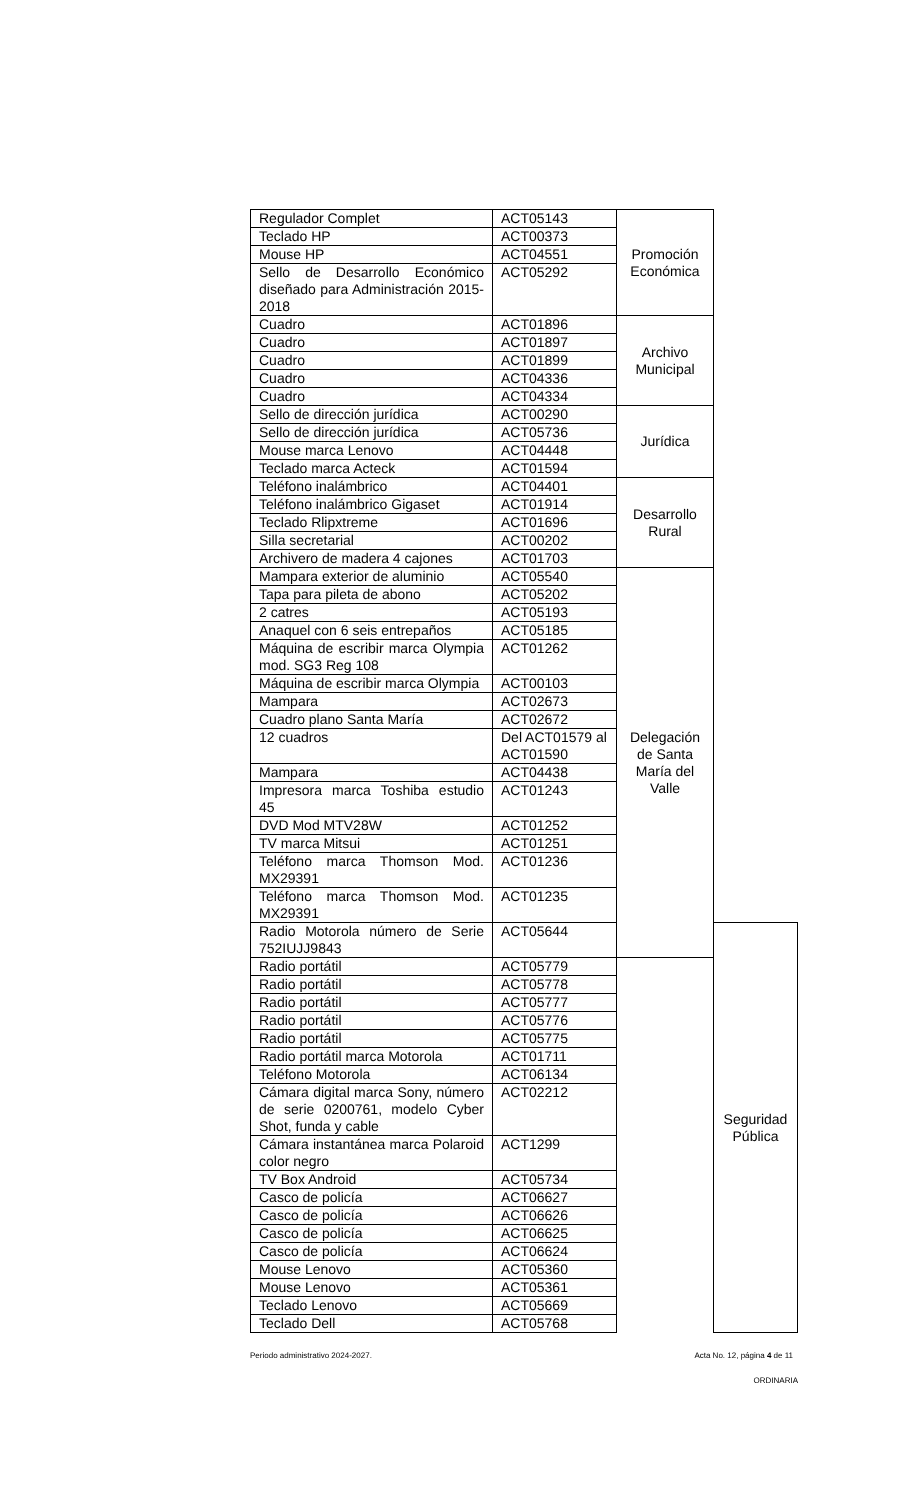| Regulador Complet | ACT05143 | Promoción Económica | |
| Teclado HP | ACT00373 | | |
| Mouse HP | ACT04551 | | |
| Sello de Desarrollo Económico diseñado para Administración 2015-2018 | ACT05292 | | |
| Cuadro | ACT01896 | Archivo Municipal | |
| Cuadro | ACT01897 | | |
| Cuadro | ACT01899 | | |
| Cuadro | ACT04336 | | |
| Cuadro | ACT04334 | | |
| Sello de dirección jurídica | ACT00290 | Jurídica | |
| Sello de dirección jurídica | ACT05736 | | |
| Mouse marca Lenovo | ACT04448 | | |
| Teclado marca Acteck | ACT01594 | | |
| Teléfono inalámbrico | ACT04401 | Desarrollo Rural | |
| Teléfono inalámbrico Gigaset | ACT01914 | | |
| Teclado Rlipxtreme | ACT01696 | | |
| Silla secretarial | ACT00202 | | |
| Archivero de madera 4 cajones | ACT01703 | | |
| Mampara exterior de aluminio | ACT05540 | Delegación de Santa María del Valle | |
| Tapa para pileta de abono | ACT05202 | | |
| 2 catres | ACT05193 | | |
| Anaquel con 6 seis entrepaños | ACT05185 | | |
| Máquina de escribir marca Olympia mod. SG3 Reg 108 | ACT01262 | | |
| Máquina de escribir marca Olympia | ACT00103 | | |
| Mampara | ACT02673 | | |
| Cuadro plano Santa María | ACT02672 | | |
| 12 cuadros | Del ACT01579 al ACT01590 | | |
| Mampara | ACT04438 | | |
| Impresora marca Toshiba estudio 45 | ACT01243 | | |
| DVD Mod MTV28W | ACT01252 | | |
| TV marca Mitsui | ACT01251 | | |
| Teléfono marca Thomson Mod. MX29391 | ACT01236 | | |
| Teléfono marca Thomson Mod. MX29391 | ACT01235 | | |
| Radio Motorola número de Serie 752IUJJ9843 | ACT05644 | | Seguridad Pública |
| Radio portátil | ACT05779 | | |
| Radio portátil | ACT05778 | | |
| Radio portátil | ACT05777 | | |
| Radio portátil | ACT05776 | | |
| Radio portátil | ACT05775 | | |
| Radio portátil marca Motorola | ACT01711 | | |
| Teléfono Motorola | ACT06134 | | |
| Cámara digital marca Sony, número de serie 0200761, modelo Cyber Shot, funda y cable | ACT02212 | | |
| Cámara instantánea marca Polaroid color negro | ACT1299 | | |
| TV Box Android | ACT05734 | | |
| Casco de policía | ACT06627 | | |
| Casco de policía | ACT06626 | | |
| Casco de policía | ACT06625 | | |
| Casco de policía | ACT06624 | | |
| Mouse Lenovo | ACT05360 | | |
| Mouse Lenovo | ACT05361 | | |
| Teclado Lenovo | ACT05669 | | |
| Teclado Dell | ACT05768 | | |
Periodo administrativo 2024-2027. Acta No. 12, página 4 de 11
ORDINARIA